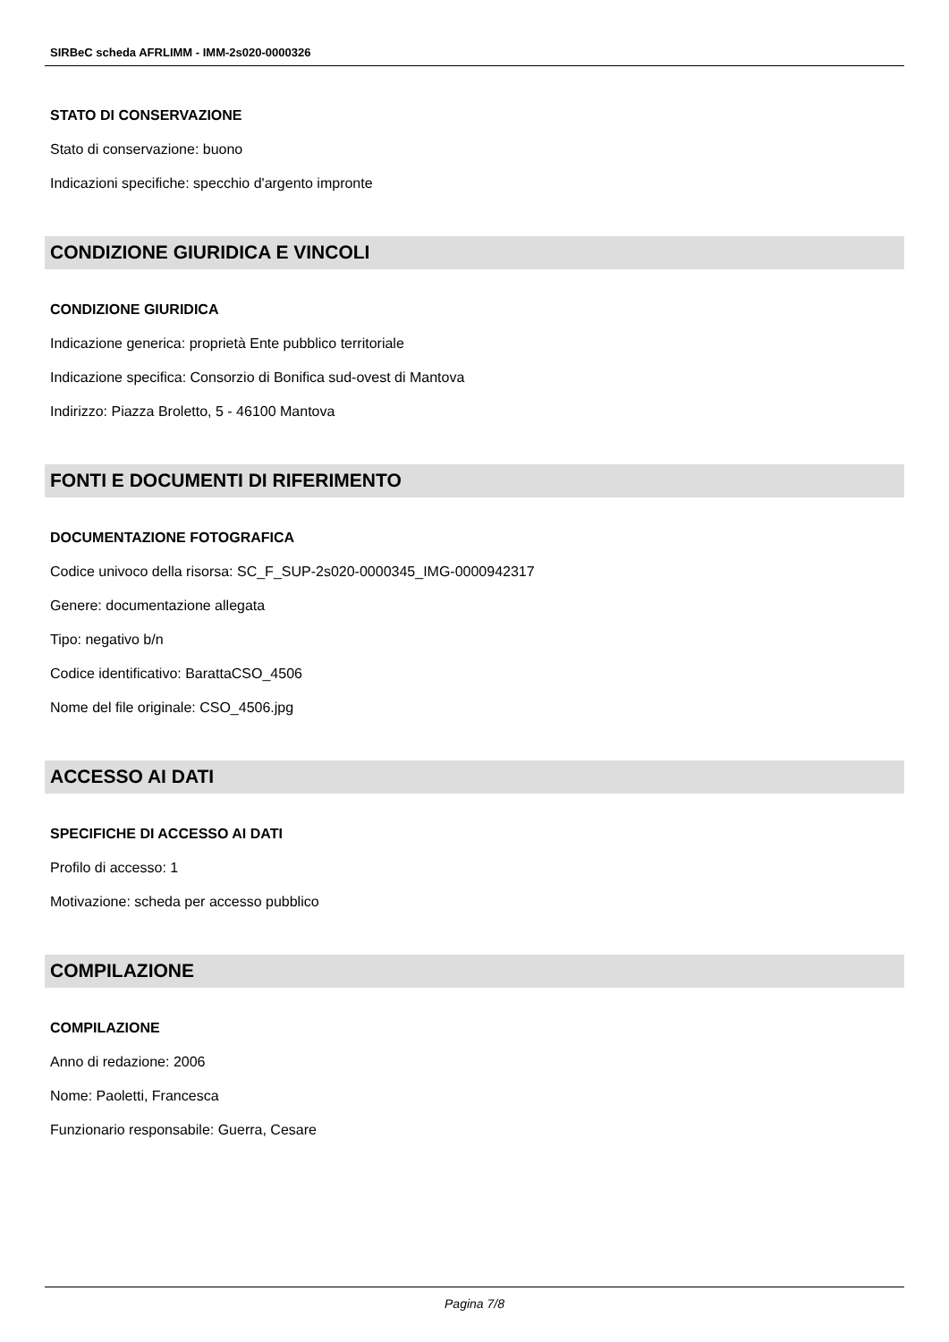SIRBeC scheda AFRLIMM - IMM-2s020-0000326
STATO DI CONSERVAZIONE
Stato di conservazione: buono
Indicazioni specifiche: specchio d'argento impronte
CONDIZIONE GIURIDICA E VINCOLI
CONDIZIONE GIURIDICA
Indicazione generica: proprietà Ente pubblico territoriale
Indicazione specifica: Consorzio di Bonifica sud-ovest di Mantova
Indirizzo: Piazza Broletto, 5 - 46100 Mantova
FONTI E DOCUMENTI DI RIFERIMENTO
DOCUMENTAZIONE FOTOGRAFICA
Codice univoco della risorsa: SC_F_SUP-2s020-0000345_IMG-0000942317
Genere: documentazione allegata
Tipo: negativo b/n
Codice identificativo: BarattaCSO_4506
Nome del file originale: CSO_4506.jpg
ACCESSO AI DATI
SPECIFICHE DI ACCESSO AI DATI
Profilo di accesso: 1
Motivazione: scheda per accesso pubblico
COMPILAZIONE
COMPILAZIONE
Anno di redazione: 2006
Nome: Paoletti, Francesca
Funzionario responsabile: Guerra, Cesare
Pagina 7/8